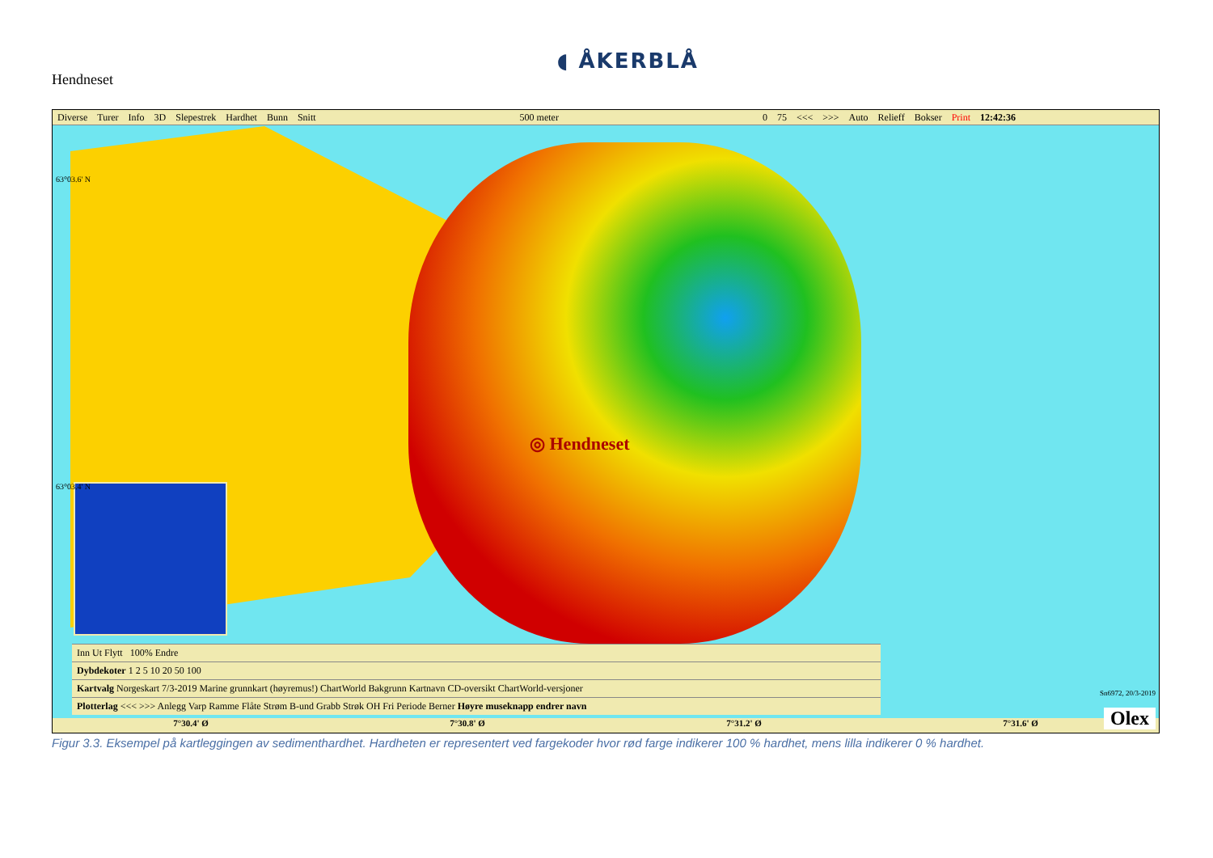Hendneset
◖ ÅKERBLÅ
Diverse Turer Info 3D Slepestrek Hardhet Bunn Snitt 500 meter 0 75 <<< >>> Auto Relieff Bokser Print 12:42:36
◎ Hendneset
63°03.6' N
63°03.4' N
Sn6972, 20/3-2019
Inn Ut Flytt 100% Endre
Dybdekoter 1 2 5 10 20 50 100
Kartvalg Norgeskart 7/3-2019 Marine grunnkart (høyremus!) ChartWorld Bakgrunn Kartnavn CD-oversikt ChartWorld-versjoner
Plotterlag <<< >>> Anlegg Varp Ramme Flåte Strøm B-und Grabb Strøk OH Fri Periode Berner Høyre museknapp endrer navn
7°30.4' Ø 7°30.8' Ø 7°31.2' Ø 7°31.6' Ø
Olex
Figur 3.3. Eksempel på kartleggingen av sedimenthardhet. Hardheten er representert ved fargekoder hvor rød farge indikerer 100 % hardhet, mens lilla indikerer 0 % hardhet.